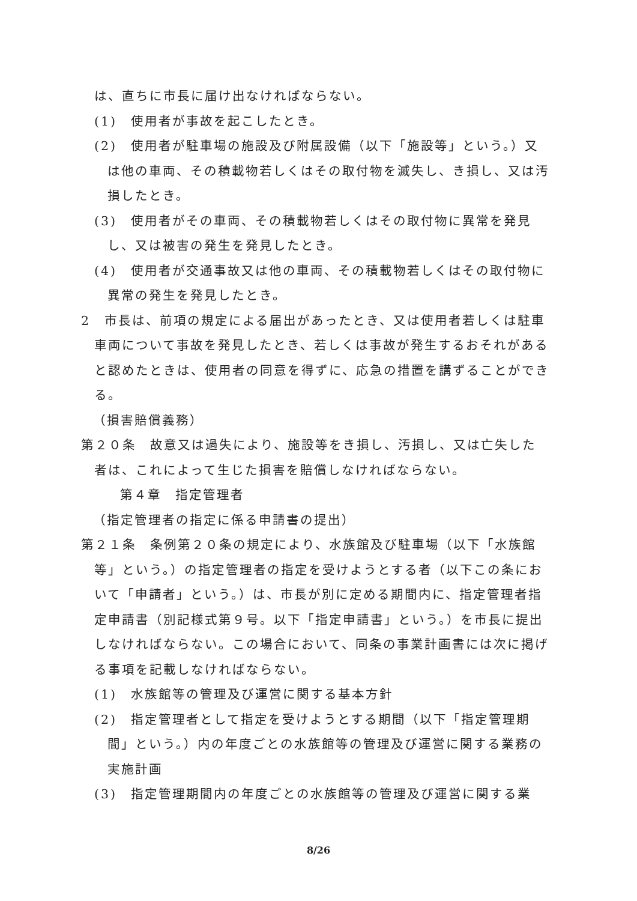は、直ちに市長に届け出なければならない。
(1)　使用者が事故を起こしたとき。
(2)　使用者が駐車場の施設及び附属設備（以下「施設等」という。）又は他の車両、その積載物若しくはその取付物を滅失し、き損し、又は汚損したとき。
(3)　使用者がその車両、その積載物若しくはその取付物に異常を発見し、又は被害の発生を発見したとき。
(4)　使用者が交通事故又は他の車両、その積載物若しくはその取付物に異常の発生を発見したとき。
2　市長は、前項の規定による届出があったとき、又は使用者若しくは駐車車両について事故を発見したとき、若しくは事故が発生するおそれがあると認めたときは、使用者の同意を得ずに、応急の措置を講ずることができる。
（損害賠償義務）
第２０条　故意又は過失により、施設等をき損し、汚損し、又は亡失した者は、これによって生じた損害を賠償しなければならない。
第４章　指定管理者
（指定管理者の指定に係る申請書の提出）
第２１条　条例第２０条の規定により、水族館及び駐車場（以下「水族館等」という。）の指定管理者の指定を受けようとする者（以下この条において「申請者」という。）は、市長が別に定める期間内に、指定管理者指定申請書（別記様式第９号。以下「指定申請書」という。）を市長に提出しなければならない。この場合において、同条の事業計画書には次に掲げる事項を記載しなければならない。
(1)　水族館等の管理及び運営に関する基本方針
(2)　指定管理者として指定を受けようとする期間（以下「指定管理期間」という。）内の年度ごとの水族館等の管理及び運営に関する業務の実施計画
(3)　指定管理期間内の年度ごとの水族館等の管理及び運営に関する業
8/26